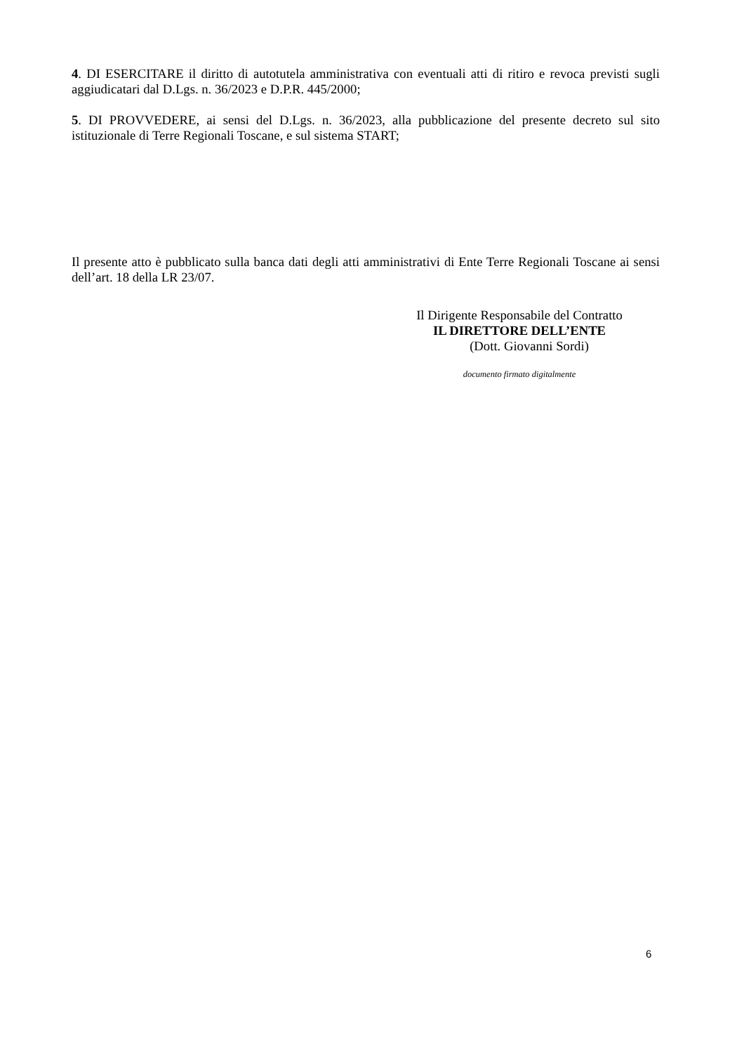4. DI ESERCITARE il diritto di autotutela amministrativa con eventuali atti di ritiro e revoca previsti sugli aggiudicatari dal D.Lgs. n. 36/2023 e D.P.R. 445/2000;
5. DI PROVVEDERE, ai sensi del D.Lgs. n. 36/2023, alla pubblicazione del presente decreto sul sito istituzionale di Terre Regionali Toscane, e sul sistema START;
Il presente atto è pubblicato sulla banca dati degli atti amministrativi di Ente Terre Regionali Toscane ai sensi dell’art. 18 della LR 23/07.
Il Dirigente Responsabile del Contratto
IL DIRETTORE DELL’ENTE
(Dott. Giovanni Sordi)
documento firmato digitalmente
6